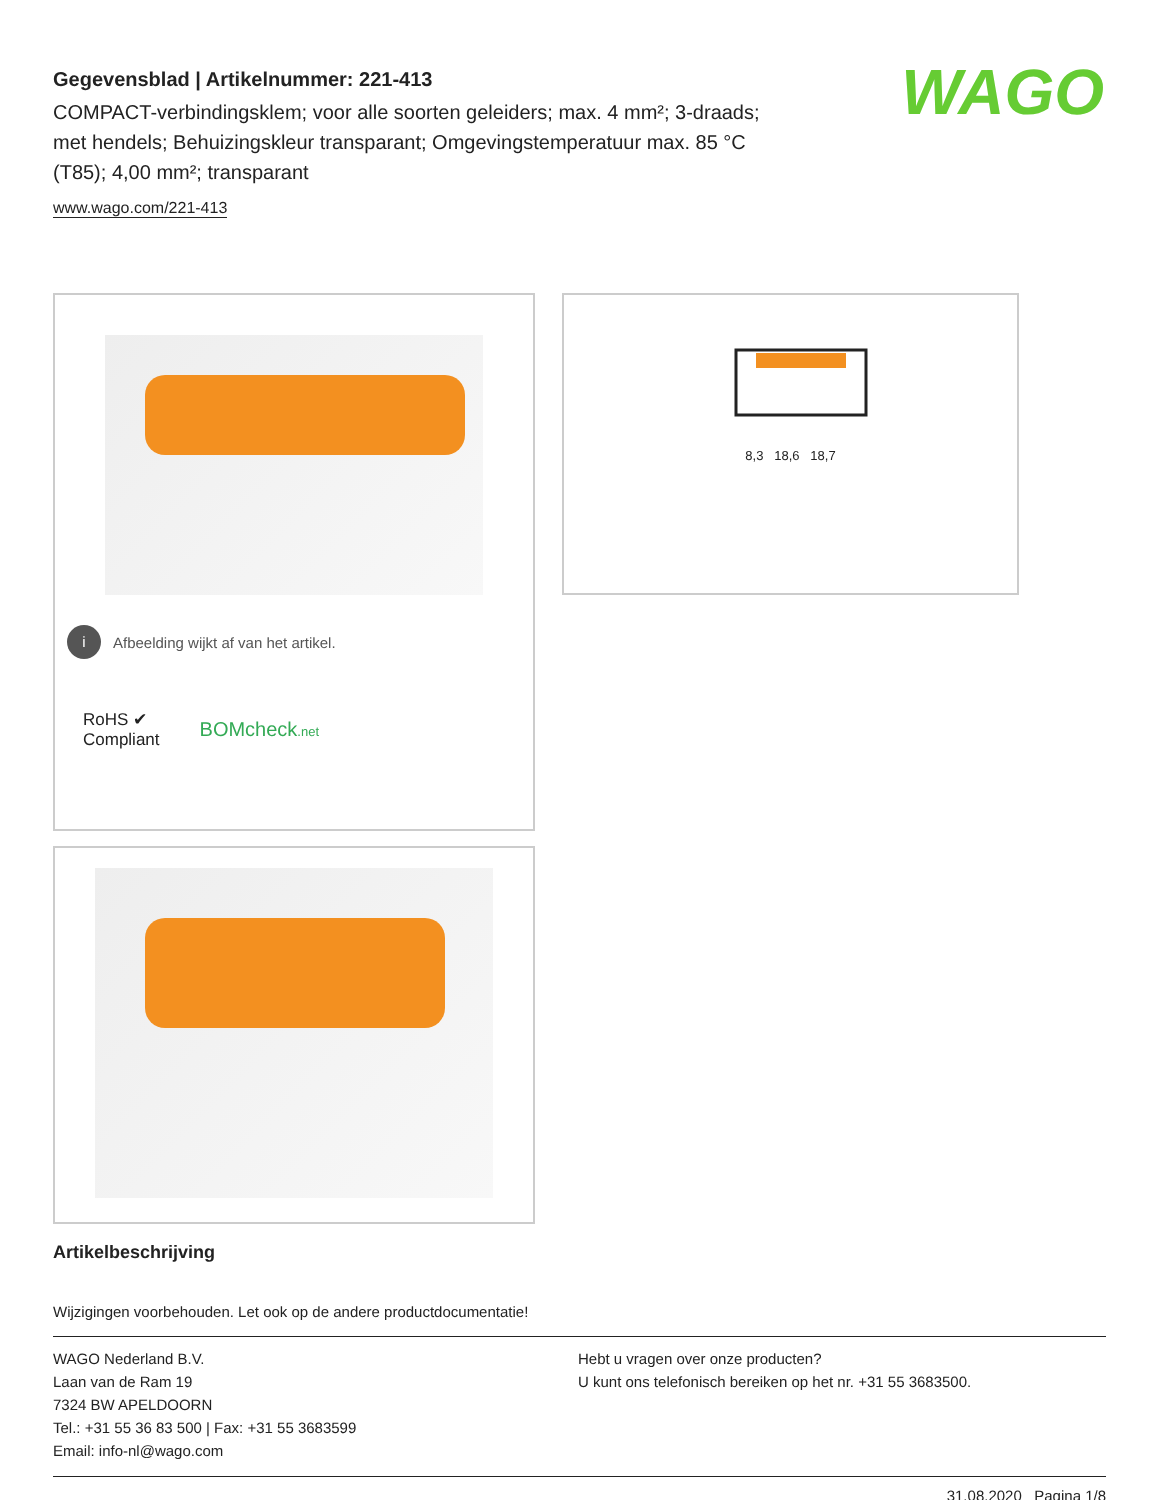WAGO
Gegevensblad | Artikelnummer: 221-413
COMPACT-verbindingsklem; voor alle soorten geleiders; max. 4 mm²; 3-draads; met hendels; Behuizingskleur transparant; Omgevingstemperatuur max. 85 °C (T85); 4,00 mm²; transparant
www.wago.com/221-413
i Afbeelding wijkt af van het artikel.
RoHS ✔
Compliant
BOMcheck.net
8,3 18,6 18,7
Artikelbeschrijving
Wijzigingen voorbehouden. Let ook op de andere productdocumentatie!
WAGO Nederland B.V.
Laan van de Ram 19
7324 BW APELDOORN
Tel.: +31 55 36 83 500 | Fax: +31 55 3683599
Email: info-nl@wago.com
Hebt u vragen over onze producten?
U kunt ons telefonisch bereiken op het nr. +31 55 3683500.
31.08.2020 Pagina 1/8